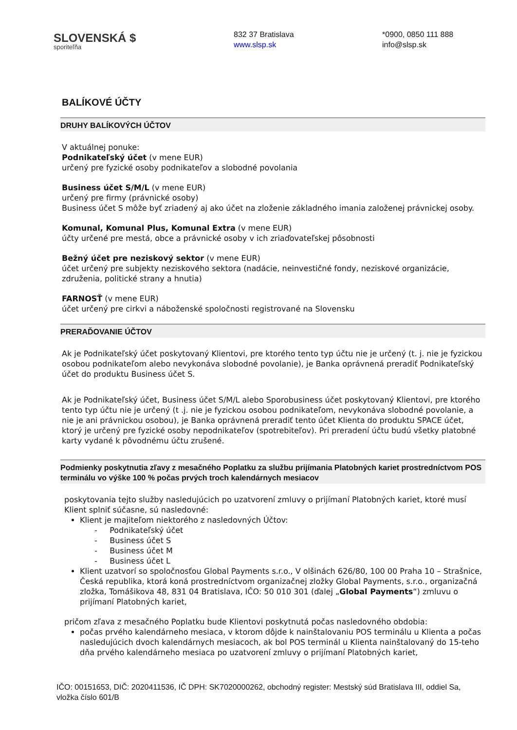SLOVENSKÁ $
sporiteľňa
832 37 Bratislava
www.slsp.sk
*0900, 0850 111 888
info@slsp.sk
BALÍKOVÉ ÚČTY
DRUHY BALÍKOVÝCH ÚČTOV
V aktuálnej ponuke:
Podnikateľský účet (v mene EUR)
určený pre fyzické osoby podnikateľov a slobodné povolania
Business účet S/M/L (v mene EUR)
určený pre firmy (právnické osoby)
Business účet S môže byť zriadený aj ako účet na zloženie základného imania založenej právnickej osoby.
Komunal, Komunal Plus, Komunal Extra (v mene EUR)
účty určené pre mestá, obce a právnické osoby v ich zriaďovateľskej pôsobnosti
Bežný účet pre neziskový sektor (v mene EUR)
účet určený pre subjekty neziskového sektora (nadácie, neinvestičné fondy, neziskové organizácie, združenia, politické strany a hnutia)
FARNOSŤ (v mene EUR)
účet určený pre cirkvi a náboženské spoločnosti registrované na Slovensku
PRERAĎOVANIE ÚČTOV
Ak je Podnikateľský účet poskytovaný Klientovi, pre ktorého tento typ účtu nie je určený (t. j. nie je fyzickou osobou podnikateľom alebo nevykonáva slobodné povolanie), je Banka oprávnená preradiť Podnikateľský účet do produktu Business účet S.
Ak je Podnikateľský účet, Business účet S/M/L alebo Sporobusiness účet poskytovaný Klientovi, pre ktorého tento typ účtu nie je určený (t .j. nie je fyzickou osobou podnikateľom, nevykonáva slobodné povolanie, a nie je ani právnickou osobou), je Banka oprávnená preradiť tento účet Klienta do produktu SPACE účet, ktorý je určený pre fyzické osoby nepodnikateľov (spotrebiteľov). Pri preradení účtu budú všetky platobné karty vydané k pôvodnému účtu zrušené.
Podmienky poskytnutia zľavy z mesačného Poplatku za službu prijímania Platobných kariet prostredníctvom POS terminálu vo výške 100 % počas prvých troch kalendárnych mesiacov
poskytovania tejto služby nasledujúcich po uzatvorení zmluvy o prijímaní Platobných kariet, ktoré musí Klient splniť súčasne, sú nasledovné:
Klient je majiteľom niektorého z nasledovných Účtov:
- Podnikateľský účet
- Business účet S
- Business účet M
- Business účet L
Klient uzatvorí so spoločnosťou Global Payments s.r.o., V olšinách 626/80, 100 00 Praha 10 – Strašnice, Česká republika, ktorá koná prostredníctvom organizačnej zložky Global Payments, s.r.o., organizačná zložka, Tomášikova 48, 831 04 Bratislava, IČO: 50 010 301 (ďalej „Global Payments“) zmluvu o prijímaní Platobných kariet,
pričom zľava z mesačného Poplatku bude Klientovi poskytnutá počas nasledovného obdobia:
počas prvého kalendárneho mesiaca, v ktorom dôjde k nainštalovaniu POS terminálu u Klienta a počas nasledujúcich dvoch kalendárnych mesiacoch, ak bol POS terminál u Klienta nainštalovaný do 15-teho dňa prvého kalendárneho mesiaca po uzatvorení zmluvy o prijímaní Platobných kariet,
IČO: 00151653, DIČ: 2020411536, IČ DPH: SK7020000262, obchodný register: Mestský súd Bratislava III, oddiel Sa, vložka číslo 601/B